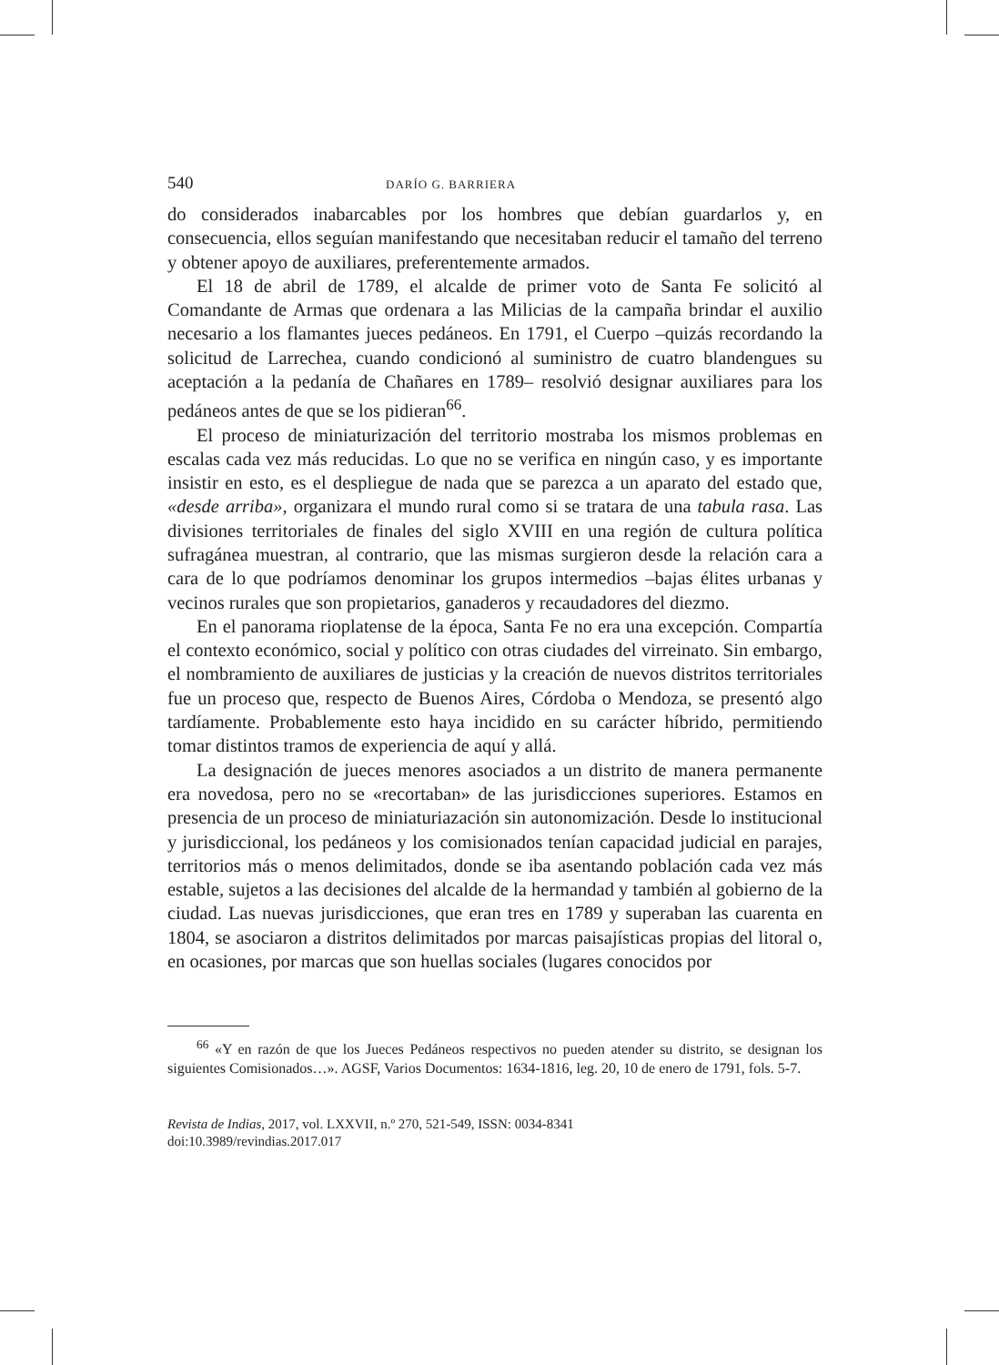540 DARÍO G. BARRIERA
do considerados inabarcables por los hombres que debían guardarlos y, en consecuencia, ellos seguían manifestando que necesitaban reducir el tamaño del terreno y obtener apoyo de auxiliares, preferentemente armados.
El 18 de abril de 1789, el alcalde de primer voto de Santa Fe solicitó al Comandante de Armas que ordenara a las Milicias de la campaña brindar el auxilio necesario a los flamantes jueces pedáneos. En 1791, el Cuerpo –quizás recordando la solicitud de Larrechea, cuando condicionó al suministro de cuatro blandengues su aceptación a la pedanía de Chañares en 1789– resolvió designar auxiliares para los pedáneos antes de que se los pidieran<sup>66</sup>.
El proceso de miniaturización del territorio mostraba los mismos problemas en escalas cada vez más reducidas. Lo que no se verifica en ningún caso, y es importante insistir en esto, es el despliegue de nada que se parezca a un aparato del estado que, «desde arriba», organizara el mundo rural como si se tratara de una tabula rasa. Las divisiones territoriales de finales del siglo XVIII en una región de cultura política sufragánea muestran, al contrario, que las mismas surgieron desde la relación cara a cara de lo que podríamos denominar los grupos intermedios –bajas élites urbanas y vecinos rurales que son propietarios, ganaderos y recaudadores del diezmo.
En el panorama rioplatense de la época, Santa Fe no era una excepción. Compartía el contexto económico, social y político con otras ciudades del virreinato. Sin embargo, el nombramiento de auxiliares de justicias y la creación de nuevos distritos territoriales fue un proceso que, respecto de Buenos Aires, Córdoba o Mendoza, se presentó algo tardíamente. Probablemente esto haya incidido en su carácter híbrido, permitiendo tomar distintos tramos de experiencia de aquí y allá.
La designación de jueces menores asociados a un distrito de manera permanente era novedosa, pero no se «recortaban» de las jurisdicciones superiores. Estamos en presencia de un proceso de miniaturiazación sin autonomización. Desde lo institucional y jurisdiccional, los pedáneos y los comisionados tenían capacidad judicial en parajes, territorios más o menos delimitados, donde se iba asentando población cada vez más estable, sujetos a las decisiones del alcalde de la hermandad y también al gobierno de la ciudad. Las nuevas jurisdicciones, que eran tres en 1789 y superaban las cuarenta en 1804, se asociaron a distritos delimitados por marcas paisajísticas propias del litoral o, en ocasiones, por marcas que son huellas sociales (lugares conocidos por
<sup>66</sup> «Y en razón de que los Jueces Pedáneos respectivos no pueden atender su distrito, se designan los siguientes Comisionados…». AGSF, Varios Documentos: 1634-1816, leg. 20, 10 de enero de 1791, fols. 5-7.
Revista de Indias, 2017, vol. LXXVII, n.º 270, 521-549, ISSN: 0034-8341
doi:10.3989/revindias.2017.017